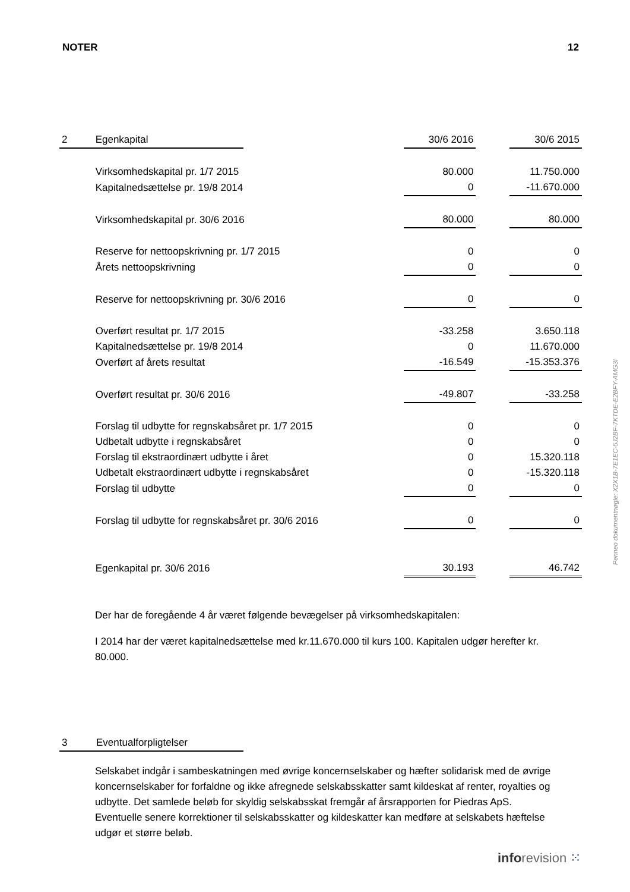NOTER 12
| 2 | Egenkapital | | 30/6 2016 | | 30/6 2015 |
| | Virksomhedskapital pr. 1/7 2015 | | 80.000 | | 11.750.000 |
| | Kapitalnedsættelse pr. 19/8 2014 | | 0 | | -11.670.000 |
| | Virksomhedskapital pr. 30/6 2016 | | 80.000 | | 80.000 |
| | Reserve for nettoopskrivning pr. 1/7 2015 | | 0 | | 0 |
| | Årets nettoopskrivning | | 0 | | 0 |
| | Reserve for nettoopskrivning pr. 30/6 2016 | | 0 | | 0 |
| | Overført resultat pr. 1/7 2015 | | -33.258 | | 3.650.118 |
| | Kapitalnedsættelse pr. 19/8 2014 | | 0 | | 11.670.000 |
| | Overført af årets resultat | | -16.549 | | -15.353.376 |
| | Overført resultat pr. 30/6 2016 | | -49.807 | | -33.258 |
| | Forslag til udbytte for regnskabsåret pr. 1/7 2015 | | 0 | | 0 |
| | Udbetalt udbytte i regnskabsåret | | 0 | | 0 |
| | Forslag til ekstraordinært udbytte i året | | 0 | | 15.320.118 |
| | Udbetalt ekstraordinært udbytte i regnskabsåret | | 0 | | -15.320.118 |
| | Forslag til udbytte | | 0 | | 0 |
| | Forslag til udbytte for regnskabsåret pr. 30/6 2016 | | 0 | | 0 |
| | Egenkapital pr. 30/6 2016 | | 30.193 | | 46.742 |
Der har de foregående 4 år været følgende bevægelser på virksomhedskapitalen:
I 2014 har der været kapitalnedsættelse med kr.11.670.000 til kurs 100. Kapitalen udgør herefter kr. 80.000.
| 3 | Eventualforpligtelser |
Selskabet indgår i sambeskatningen med øvrige koncernselskaber og hæfter solidarisk med de øvrige koncernselskaber for forfaldne og ikke afregnede selskabsskatter samt kildeskat af renter, royalties og udbytte. Det samlede beløb for skyldig selskabsskat fremgår af årsrapporten for Piedras ApS. Eventuelle senere korrektioner til selskabsskatter og kildeskatter kan medføre at selskabets hæftelse udgør et større beløb.
Penneo dokumentnøgle: X2X1B-7E1EC-5J2BF-7KTDE-E2BFY-AMG3I
info revision ⁙